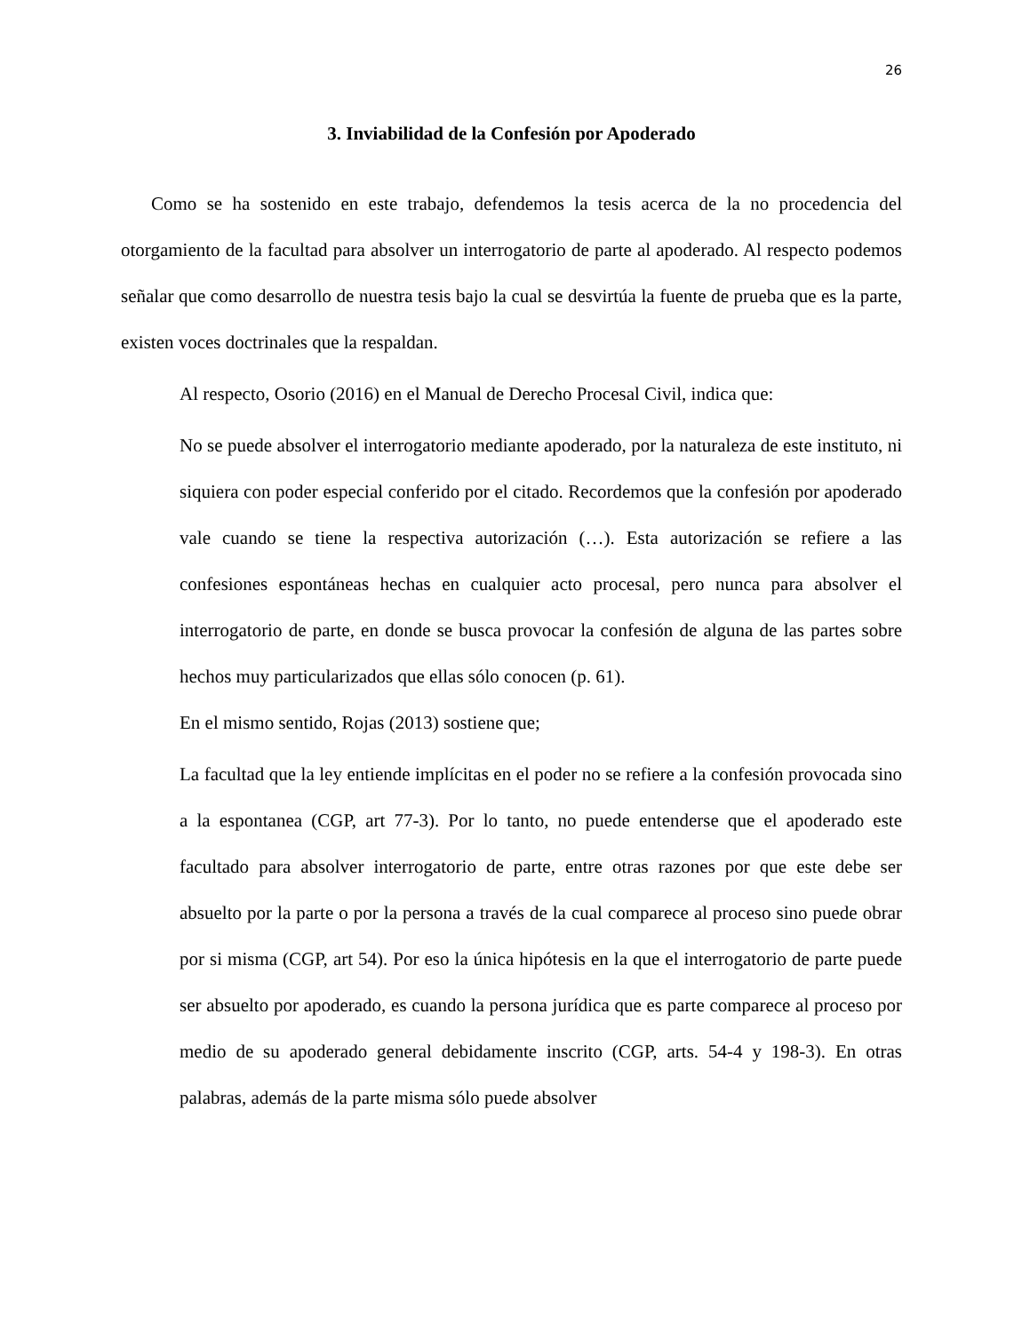26
3. Inviabilidad de la Confesión por Apoderado
Como se ha sostenido en este trabajo, defendemos la tesis acerca de la no procedencia del otorgamiento de la facultad para absolver un interrogatorio de parte al apoderado. Al respecto podemos señalar que como desarrollo de nuestra tesis bajo la cual se desvirtúa la fuente de prueba que es la parte, existen voces doctrinales que la respaldan.
Al respecto, Osorio (2016) en el Manual de Derecho Procesal Civil, indica que:
No se puede absolver el interrogatorio mediante apoderado, por la naturaleza de este instituto, ni siquiera con poder especial conferido por el citado. Recordemos que la confesión por apoderado vale cuando se tiene la respectiva autorización (…). Esta autorización se refiere a las confesiones espontáneas hechas en cualquier acto procesal, pero nunca para absolver el interrogatorio de parte, en donde se busca provocar la confesión de alguna de las partes sobre hechos muy particularizados que ellas sólo conocen (p. 61).
En el mismo sentido, Rojas (2013) sostiene que;
La facultad que la ley entiende implícitas en el poder no se refiere a la confesión provocada sino a la espontanea (CGP, art 77-3). Por lo tanto, no puede entenderse que el apoderado este facultado para absolver interrogatorio de parte, entre otras razones por que este debe ser absuelto por la parte o por la persona a través de la cual comparece al proceso sino puede obrar por si misma (CGP, art 54). Por eso la única hipótesis en la que el interrogatorio de parte puede ser absuelto por apoderado, es cuando la persona jurídica que es parte comparece al proceso por medio de su apoderado general debidamente inscrito (CGP, arts. 54-4 y 198-3). En otras palabras, además de la parte misma sólo puede absolver